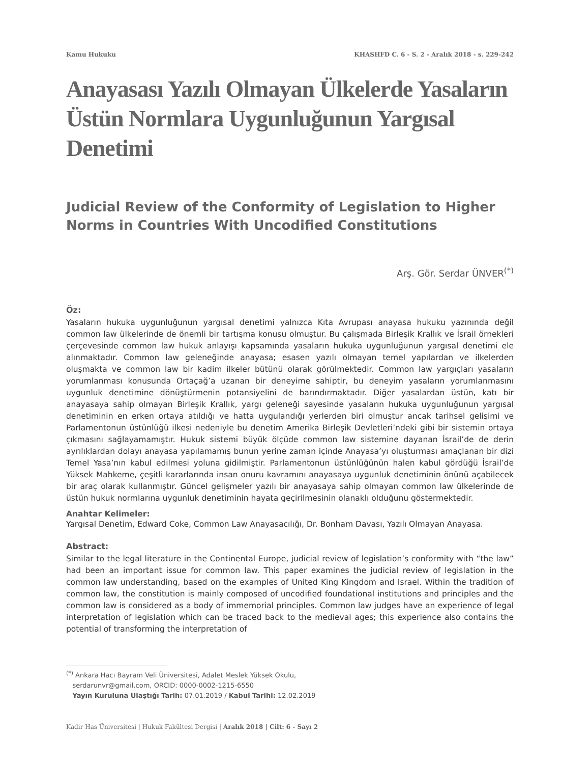Kamu Hukuku KHASHFD C. 6 - S. 2 - Aralık 2018 - s. 229-242
Anayasası Yazılı Olmayan Ülkelerde Yasaların Üstün Normlara Uygunluğunun Yargısal Denetimi
Judicial Review of the Conformity of Legislation to Higher Norms in Countries With Uncodified Constitutions
Arş. Gör. Serdar ÜNVER<sup>(*)</sup>
Öz:
Yasaların hukuka uygunluğunun yargısal denetimi yalnızca Kıta Avrupası anayasa hukuku yazınında değil common law ülkelerinde de önemli bir tartışma konusu olmuştur. Bu çalışmada Birleşik Krallık ve İsrail örnekleri çerçevesinde common law hukuk anlayışı kapsamında yasaların hukuka uygunluğunun yargısal denetimi ele alınmaktadır. Common law geleneğinde anayasa; esasen yazılı olmayan temel yapılardan ve ilkelerden oluşmakta ve common law bir kadim ilkeler bütünü olarak görülmektedir. Common law yargıçları yasaların yorumlanması konusunda Ortaçağ’a uzanan bir deneyime sahiptir, bu deneyim yasaların yorumlanmasını uygunluk denetimine dönüştürmenin potansiyelini de barındırmaktadır. Diğer yasalardan üstün, katı bir anayasaya sahip olmayan Birleşik Krallık, yargı geleneği sayesinde yasaların hukuka uygunluğunun yargısal denetiminin en erken ortaya atıldığı ve hatta uygulandığı yerlerden biri olmuştur ancak tarihsel gelişimi ve Parlamentonun üstünlüğü ilkesi nedeniyle bu denetim Amerika Birleşik Devletleri’ndeki gibi bir sistemin ortaya çıkmasını sağlayamamıştır. Hukuk sistemi büyük ölçüde common law sistemine dayanan İsrail’de de derin ayrılıklardan dolayı anayasa yapılamamış bunun yerine zaman içinde Anayasa’yı oluşturması amaçlanan bir dizi Temel Yasa’nın kabul edilmesi yoluna gidilmiştir. Parlamentonun üstünlüğünün halen kabul gördüğü İsrail’de Yüksek Mahkeme, çeşitli kararlarında insan onuru kavramını anayasaya uygunluk denetiminin önünü açabilecek bir araç olarak kullanmıştır. Güncel gelişmeler yazılı bir anayasaya sahip olmayan common law ülkelerinde de üstün hukuk normlarına uygunluk denetiminin hayata geçirilmesinin olanaklı olduğunu göstermektedir.
Anahtar Kelimeler:
Yargısal Denetim, Edward Coke, Common Law Anayasacılığı, Dr. Bonham Davası, Yazılı Olmayan Anayasa.
Abstract:
Similar to the legal literature in the Continental Europe, judicial review of legislation’s conformity with “the law” had been an important issue for common law. This paper examines the judicial review of legislation in the common law understanding, based on the examples of United King Kingdom and Israel. Within the tradition of common law, the constitution is mainly composed of uncodified foundational institutions and principles and the common law is considered as a body of immemorial principles. Common law judges have an experience of legal interpretation of legislation which can be traced back to the medieval ages; this experience also contains the potential of transforming the interpretation of
<sup>(*)</sup> Ankara Hacı Bayram Veli Üniversitesi, Adalet Meslek Yüksek Okulu,
serdarunvr@gmail.com, ORCID: 0000-0002-1215-6550
Yayın Kuruluna Ulaştığı Tarih: 07.01.2019 / Kabul Tarihi: 12.02.2019
Kadir Has Üniversitesi | Hukuk Fakültesi Dergisi | Aralık 2018 | Cilt: 6 - Sayı 2